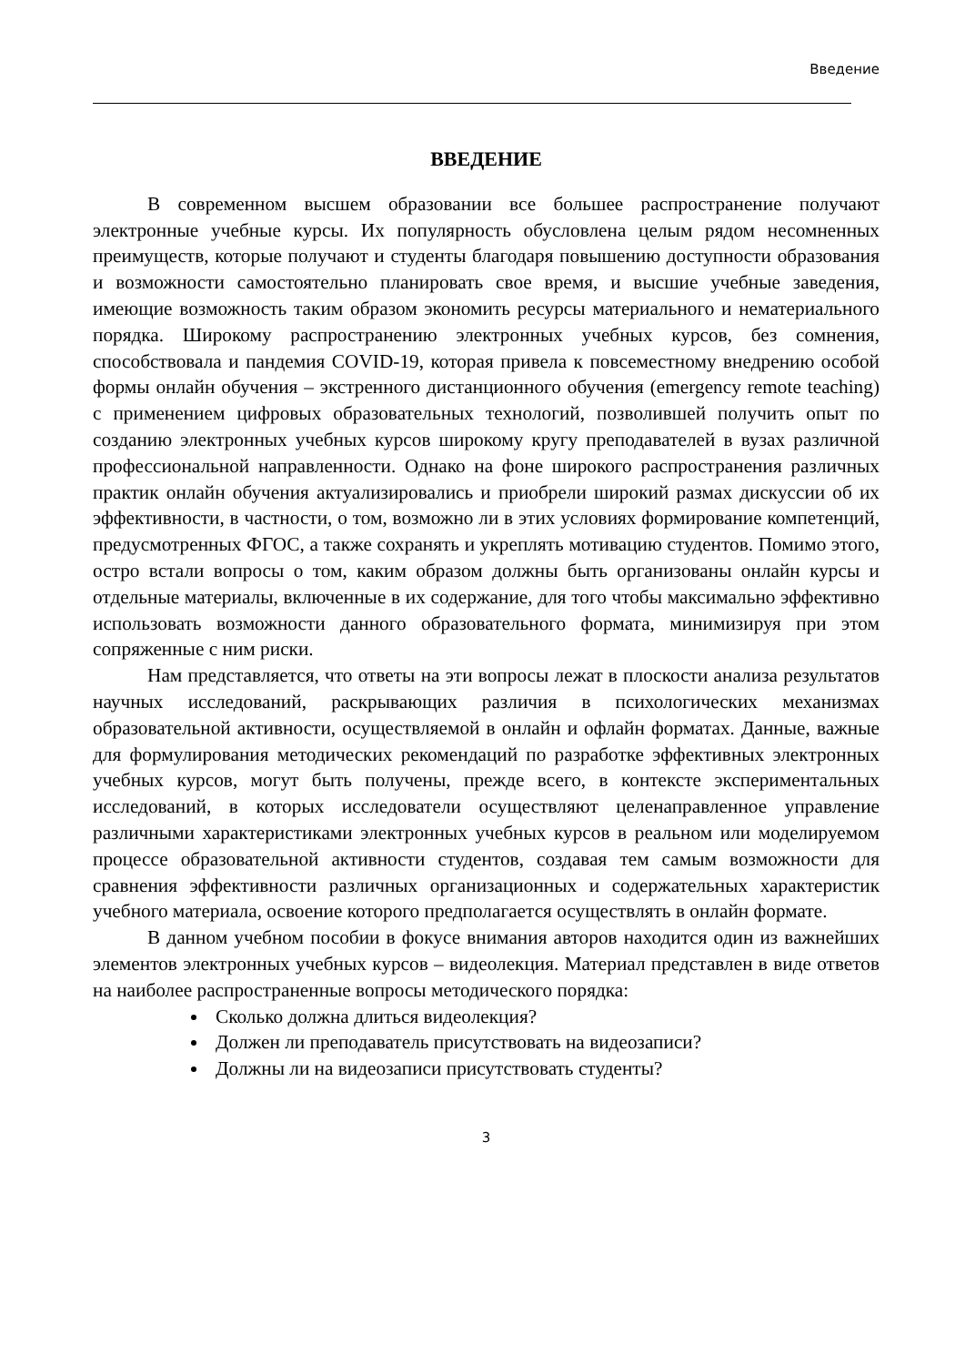Введение
ВВЕДЕНИЕ
В современном высшем образовании все большее распространение получают электронные учебные курсы. Их популярность обусловлена целым рядом несомненных преимуществ, которые получают и студенты благодаря повышению доступности образования и возможности самостоятельно планировать свое время, и высшие учебные заведения, имеющие возможность таким образом экономить ресурсы материального и нематериального порядка. Широкому распространению электронных учебных курсов, без сомнения, способствовала и пандемия COVID-19, которая привела к повсеместному внедрению особой формы онлайн обучения – экстренного дистанционного обучения (emergency remote teaching) с применением цифровых образовательных технологий, позволившей получить опыт по созданию электронных учебных курсов широкому кругу преподавателей в вузах различной профессиональной направленности. Однако на фоне широкого распространения различных практик онлайн обучения актуализировались и приобрели широкий размах дискуссии об их эффективности, в частности, о том, возможно ли в этих условиях формирование компетенций, предусмотренных ФГОС, а также сохранять и укреплять мотивацию студентов. Помимо этого, остро встали вопросы о том, каким образом должны быть организованы онлайн курсы и отдельные материалы, включенные в их содержание, для того чтобы максимально эффективно использовать возможности данного образовательного формата, минимизируя при этом сопряженные с ним риски.
Нам представляется, что ответы на эти вопросы лежат в плоскости анализа результатов научных исследований, раскрывающих различия в психологических механизмах образовательной активности, осуществляемой в онлайн и офлайн форматах. Данные, важные для формулирования методических рекомендаций по разработке эффективных электронных учебных курсов, могут быть получены, прежде всего, в контексте экспериментальных исследований, в которых исследователи осуществляют целенаправленное управление различными характеристиками электронных учебных курсов в реальном или моделируемом процессе образовательной активности студентов, создавая тем самым возможности для сравнения эффективности различных организационных и содержательных характеристик учебного материала, освоение которого предполагается осуществлять в онлайн формате.
В данном учебном пособии в фокусе внимания авторов находится один из важнейших элементов электронных учебных курсов – видеолекция. Материал представлен в виде ответов на наиболее распространенные вопросы методического порядка:
Сколько должна длиться видеолекция?
Должен ли преподаватель присутствовать на видеозаписи?
Должны ли на видеозаписи присутствовать студенты?
3